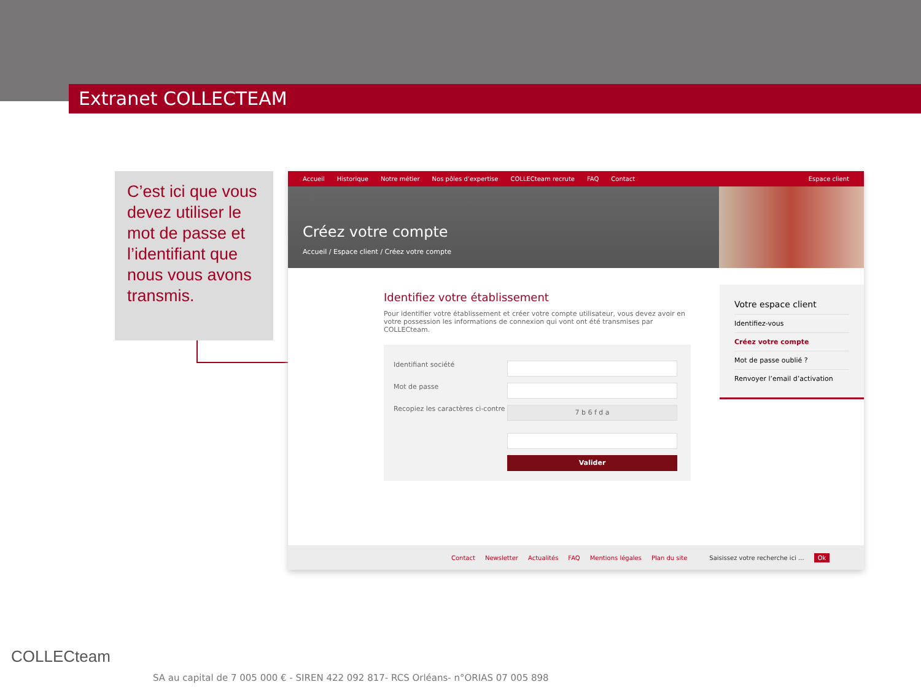Extranet COLLECTEAM
C’est ici que vous devez utiliser le mot de passe et l’identifiant que nous vous avons transmis.
Accueil Historique Notre métier Nos pôles d’expertise COLLECteam recrute FAQ Contact Espace client
Créez votre compte
Accueil / Espace client / Créez votre compte
Identifiez votre établissement
Pour identifier votre établissement et créer votre compte utilisateur, vous devez avoir en votre possession les informations de connexion qui vont ont été transmises par COLLECteam.
Identifiant société
Mot de passe
Recopiez les caractères ci-contre
7 b 6 f d a
Valider
Votre espace client
Identifiez-vous
Créez votre compte
Mot de passe oublié ?
Renvoyer l’email d’activation
Contact Newsletter Actualités FAQ Mentions légales Plan du site Saisissez votre recherche ici ... Ok
COLLECteam
SA au capital de 7 005 000 € - SIREN 422 092 817- RCS Orléans- n°ORIAS 07 005 898